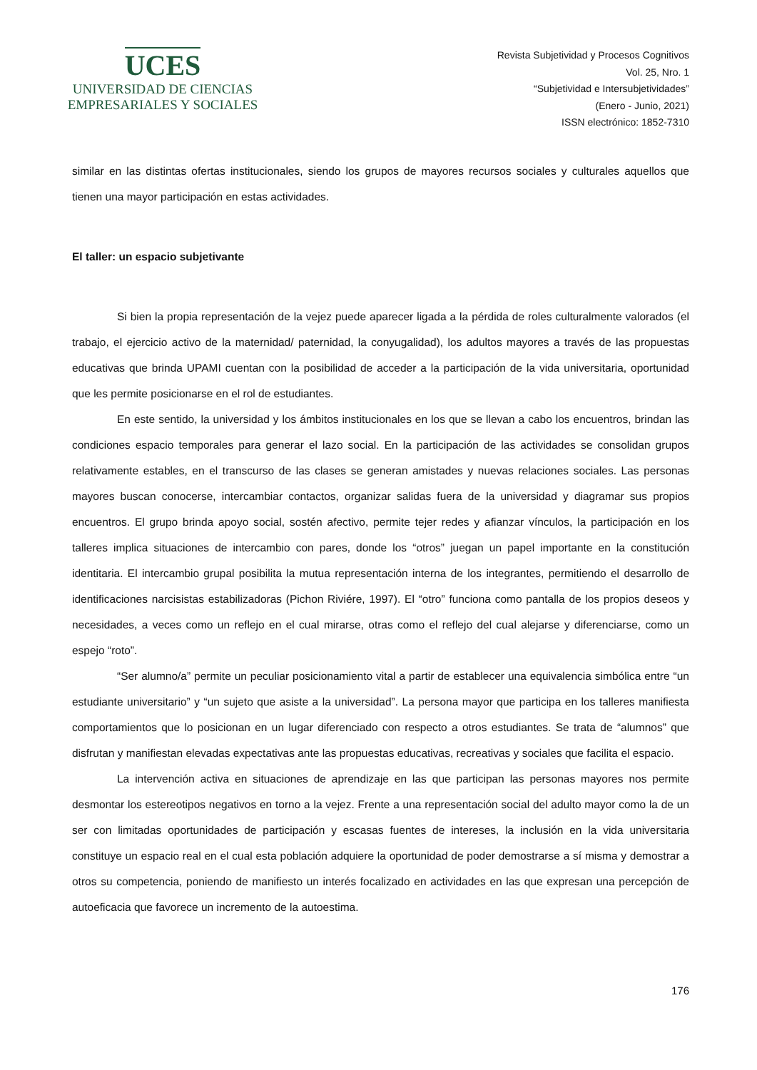UCES
UNIVERSIDAD DE CIENCIAS
EMPRESARIALES Y SOCIALES
Revista Subjetividad y Procesos Cognitivos
Vol. 25, Nro. 1
“Subjetividad e Intersubjetividades”
(Enero - Junio, 2021)
ISSN electrónico: 1852-7310
similar en las distintas ofertas institucionales, siendo los grupos de mayores recursos sociales y culturales aquellos que tienen una mayor participación en estas actividades.
El taller: un espacio subjetivante
Si bien la propia representación de la vejez puede aparecer ligada a la pérdida de roles culturalmente valorados (el trabajo, el ejercicio activo de la maternidad/ paternidad, la conyugalidad), los adultos mayores a través de las propuestas educativas que brinda UPAMI cuentan con la posibilidad de acceder a la participación de la vida universitaria, oportunidad que les permite posicionarse en el rol de estudiantes.
En este sentido, la universidad y los ámbitos institucionales en los que se llevan a cabo los encuentros, brindan las condiciones espacio temporales para generar el lazo social. En la participación de las actividades se consolidan grupos relativamente estables, en el transcurso de las clases se generan amistades y nuevas relaciones sociales. Las personas mayores buscan conocerse, intercambiar contactos, organizar salidas fuera de la universidad y diagramar sus propios encuentros. El grupo brinda apoyo social, sostén afectivo, permite tejer redes y afianzar vínculos, la participación en los talleres implica situaciones de intercambio con pares, donde los “otros” juegan un papel importante en la constitución identitaria. El intercambio grupal posibilita la mutua representación interna de los integrantes, permitiendo el desarrollo de identificaciones narcisistas estabilizadoras (Pichon Riviére, 1997). El “otro” funciona como pantalla de los propios deseos y necesidades, a veces como un reflejo en el cual mirarse, otras como el reflejo del cual alejarse y diferenciarse, como un espejo “roto”.
“Ser alumno/a” permite un peculiar posicionamiento vital a partir de establecer una equivalencia simbólica entre “un estudiante universitario” y “un sujeto que asiste a la universidad”. La persona mayor que participa en los talleres manifiesta comportamientos que lo posicionan en un lugar diferenciado con respecto a otros estudiantes. Se trata de “alumnos” que disfrutan y manifiestan elevadas expectativas ante las propuestas educativas, recreativas y sociales que facilita el espacio.
La intervención activa en situaciones de aprendizaje en las que participan las personas mayores nos permite desmontar los estereotipos negativos en torno a la vejez. Frente a una representación social del adulto mayor como la de un ser con limitadas oportunidades de participación y escasas fuentes de intereses, la inclusión en la vida universitaria constituye un espacio real en el cual esta población adquiere la oportunidad de poder demostrarse a sí misma y demostrar a otros su competencia, poniendo de manifiesto un interés focalizado en actividades en las que expresan una percepción de autoeficacia que favorece un incremento de la autoestima.
176